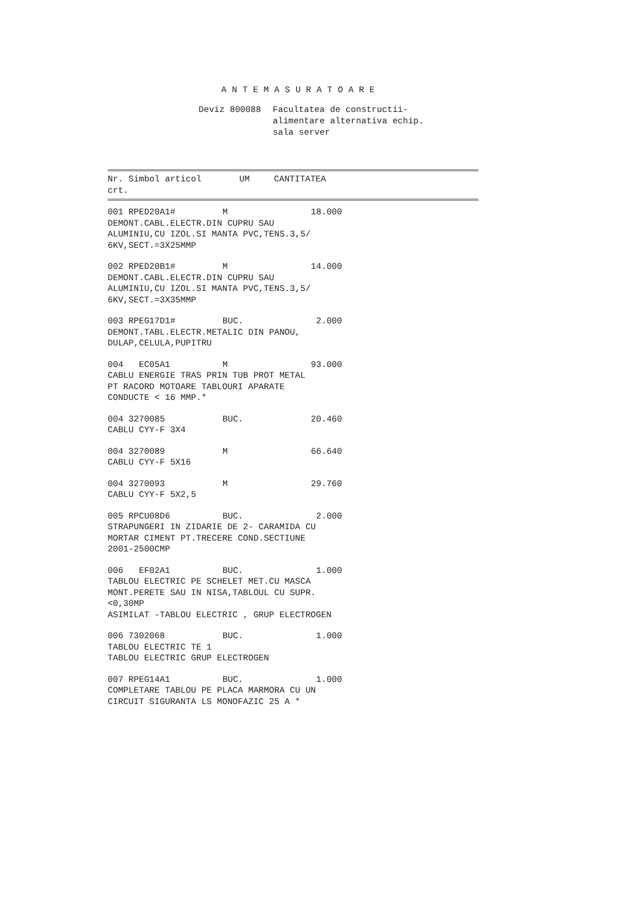ANTEMASURATOARE
Deviz 800088 Facultatea de constructii-
alimentare alternativa echip.
sala server
| Nr. Simbol articol | UM | CANTITATEA |
| --- | --- | --- |
| crt. | | |
001 RPED20A1# M 18.000
DEMONT.CABL.ELECTR.DIN CUPRU SAU
ALUMINIU,CU IZOL.SI MANTA PVC,TENS.3,5/
6KV,SECT.=3X25MMP
002 RPED20B1# M 14.000
DEMONT.CABL.ELECTR.DIN CUPRU SAU
ALUMINIU,CU IZOL.SI MANTA PVC,TENS.3,5/
6KV,SECT.=3X35MMP
003 RPEG17D1# BUC. 2.000
DEMONT.TABL.ELECTR.METALIC DIN PANOU,
DULAP,CELULA,PUPITRU
004 EC05A1 M 93.000
CABLU ENERGIE TRAS PRIN TUB PROT METAL
PT RACORD MOTOARE TABLOURI APARATE
CONDUCTE < 16 MMP.*
004 3270085 BUC. 20.460
CABLU CYY-F 3X4
004 3270089 M 66.640
CABLU CYY-F 5X16
004 3270093 M 29.760
CABLU CYY-F 5X2,5
005 RPCU08D6 BUC. 2.000
STRAPUNGERI IN ZIDARIE DE 2- CARAMIDA CU
MORTAR CIMENT PT.TRECERE COND.SECTIUNE
2001-2500CMP
006 EF02A1 BUC. 1.000
TABLOU ELECTRIC PE SCHELET MET.CU MASCA
MONT.PERETE SAU IN NISA,TABLOUL CU SUPR.
<0,30MP
ASIMILAT -TABLOU ELECTRIC , GRUP ELECTROGEN
006 7302068 BUC. 1.000
TABLOU ELECTRIC TE 1
TABLOU ELECTRIC GRUP ELECTROGEN
007 RPEG14A1 BUC. 1.000
COMPLETARE TABLOU PE PLACA MARMORA CU UN
CIRCUIT SIGURANTA LS MONOFAZIC 25 A *